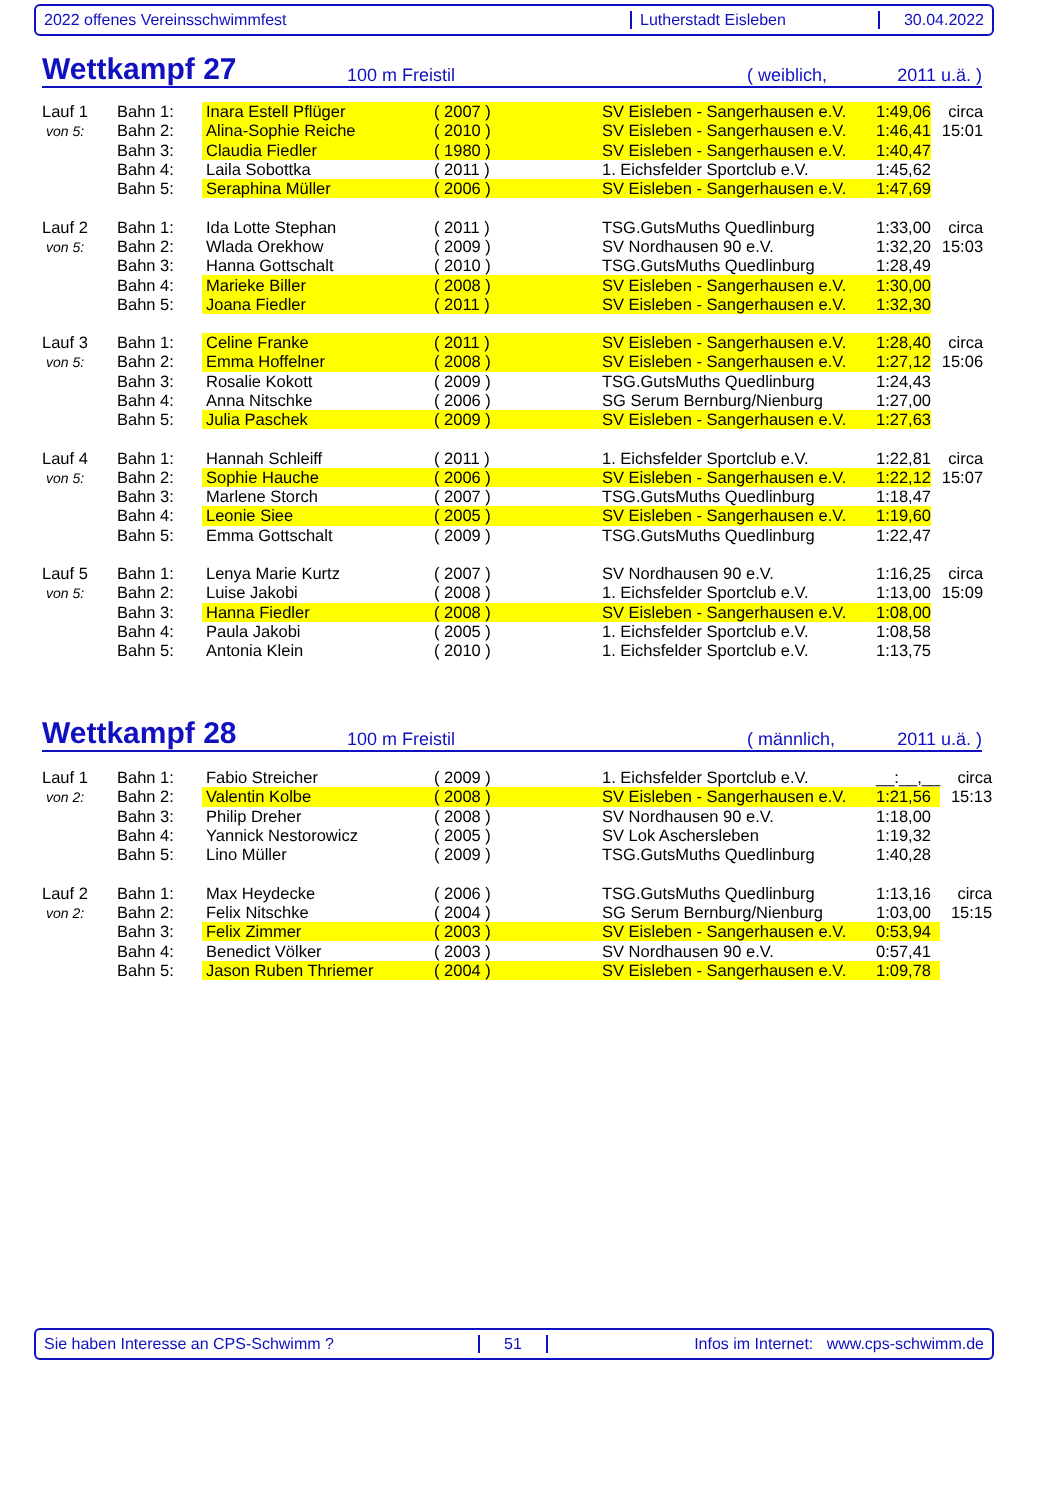2022 offenes Vereinsschwimmfest Lutherstadt Eisleben 30.04.2022
Wettkampf 27 100 m Freistil ( weiblich, 2011 u.ä. )
| Lauf 1 | Bahn 1: | Inara Estell Pflüger | ( 2007 ) | SV Eisleben - Sangerhausen e.V. | 1:49,06 | circa |
| von 5: | Bahn 2: | Alina-Sophie Reiche | ( 2010 ) | SV Eisleben - Sangerhausen e.V. | 1:46,41 | 15:01 |
| | Bahn 3: | Claudia Fiedler | ( 1980 ) | SV Eisleben - Sangerhausen e.V. | 1:40,47 | |
| | Bahn 4: | Laila Sobottka | ( 2011 ) | 1. Eichsfelder Sportclub e.V. | 1:45,62 | |
| | Bahn 5: | Seraphina Müller | ( 2006 ) | SV Eisleben - Sangerhausen e.V. | 1:47,69 | |
| Lauf 2 | Bahn 1: | Ida Lotte Stephan | ( 2011 ) | TSG.GutsMuths Quedlinburg | 1:33,00 | circa |
| von 5: | Bahn 2: | Wlada Orekhow | ( 2009 ) | SV Nordhausen 90 e.V. | 1:32,20 | 15:03 |
| | Bahn 3: | Hanna Gottschalt | ( 2010 ) | TSG.GutsMuths Quedlinburg | 1:28,49 | |
| | Bahn 4: | Marieke Biller | ( 2008 ) | SV Eisleben - Sangerhausen e.V. | 1:30,00 | |
| | Bahn 5: | Joana Fiedler | ( 2011 ) | SV Eisleben - Sangerhausen e.V. | 1:32,30 | |
| Lauf 3 | Bahn 1: | Celine Franke | ( 2011 ) | SV Eisleben - Sangerhausen e.V. | 1:28,40 | circa |
| von 5: | Bahn 2: | Emma Hoffelner | ( 2008 ) | SV Eisleben - Sangerhausen e.V. | 1:27,12 | 15:06 |
| | Bahn 3: | Rosalie Kokott | ( 2009 ) | TSG.GutsMuths Quedlinburg | 1:24,43 | |
| | Bahn 4: | Anna Nitschke | ( 2006 ) | SG Serum Bernburg/Nienburg | 1:27,00 | |
| | Bahn 5: | Julia Paschek | ( 2009 ) | SV Eisleben - Sangerhausen e.V. | 1:27,63 | |
| Lauf 4 | Bahn 1: | Hannah Schleiff | ( 2011 ) | 1. Eichsfelder Sportclub e.V. | 1:22,81 | circa |
| von 5: | Bahn 2: | Sophie Hauche | ( 2006 ) | SV Eisleben - Sangerhausen e.V. | 1:22,12 | 15:07 |
| | Bahn 3: | Marlene Storch | ( 2007 ) | TSG.GutsMuths Quedlinburg | 1:18,47 | |
| | Bahn 4: | Leonie Siee | ( 2005 ) | SV Eisleben - Sangerhausen e.V. | 1:19,60 | |
| | Bahn 5: | Emma Gottschalt | ( 2009 ) | TSG.GutsMuths Quedlinburg | 1:22,47 | |
| Lauf 5 | Bahn 1: | Lenya Marie Kurtz | ( 2007 ) | SV Nordhausen 90 e.V. | 1:16,25 | circa |
| von 5: | Bahn 2: | Luise Jakobi | ( 2008 ) | 1. Eichsfelder Sportclub e.V. | 1:13,00 | 15:09 |
| | Bahn 3: | Hanna Fiedler | ( 2008 ) | SV Eisleben - Sangerhausen e.V. | 1:08,00 | |
| | Bahn 4: | Paula Jakobi | ( 2005 ) | 1. Eichsfelder Sportclub e.V. | 1:08,58 | |
| | Bahn 5: | Antonia Klein | ( 2010 ) | 1. Eichsfelder Sportclub e.V. | 1:13,75 | |
Wettkampf 28 100 m Freistil ( männlich, 2011 u.ä. )
| Lauf 1 | Bahn 1: | Fabio Streicher | ( 2009 ) | 1. Eichsfelder Sportclub e.V. | __:__,__ | circa |
| von 2: | Bahn 2: | Valentin Kolbe | ( 2008 ) | SV Eisleben - Sangerhausen e.V. | 1:21,56 | 15:13 |
| | Bahn 3: | Philip Dreher | ( 2008 ) | SV Nordhausen 90 e.V. | 1:18,00 | |
| | Bahn 4: | Yannick Nestorowicz | ( 2005 ) | SV Lok Aschersleben | 1:19,32 | |
| | Bahn 5: | Lino Müller | ( 2009 ) | TSG.GutsMuths Quedlinburg | 1:40,28 | |
| Lauf 2 | Bahn 1: | Max Heydecke | ( 2006 ) | TSG.GutsMuths Quedlinburg | 1:13,16 | circa |
| von 2: | Bahn 2: | Felix Nitschke | ( 2004 ) | SG Serum Bernburg/Nienburg | 1:03,00 | 15:15 |
| | Bahn 3: | Felix Zimmer | ( 2003 ) | SV Eisleben - Sangerhausen e.V. | 0:53,94 | |
| | Bahn 4: | Benedict Völker | ( 2003 ) | SV Nordhausen 90 e.V. | 0:57,41 | |
| | Bahn 5: | Jason Ruben Thriemer | ( 2004 ) | SV Eisleben - Sangerhausen e.V. | 1:09,78 | |
Sie haben Interesse an CPS-Schwimm ? 51
Infos im Internet: www.cps-schwimm.de